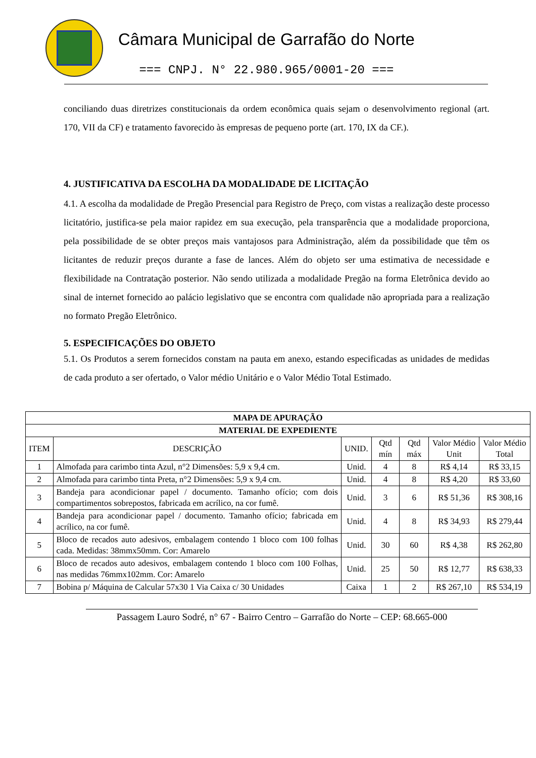Câmara Municipal de Garrafão do Norte
=== CNPJ. N° 22.980.965/0001-20 ===
conciliando duas diretrizes constitucionais da ordem econômica quais sejam o desenvolvimento regional (art. 170, VII da CF) e tratamento favorecido às empresas de pequeno porte (art. 170, IX da CF.).
4. JUSTIFICATIVA DA ESCOLHA DA MODALIDADE DE LICITAÇÃO
4.1. A escolha da modalidade de Pregão Presencial para Registro de Preço, com vistas a realização deste processo licitatório, justifica-se pela maior rapidez em sua execução, pela transparência que a modalidade proporciona, pela possibilidade de se obter preços mais vantajosos para Administração, além da possibilidade que têm os licitantes de reduzir preços durante a fase de lances. Além do objeto ser uma estimativa de necessidade e flexibilidade na Contratação posterior. Não sendo utilizada a modalidade Pregão na forma Eletrônica devido ao sinal de internet fornecido ao palácio legislativo que se encontra com qualidade não apropriada para a realização no formato Pregão Eletrônico.
5. ESPECIFICAÇÕES DO OBJETO
5.1. Os Produtos a serem fornecidos constam na pauta em anexo, estando especificadas as unidades de medidas de cada produto a ser ofertado, o Valor médio Unitário e o Valor Médio Total Estimado.
| MAPA DE APURAÇÃO | | | | | | |
| --- | --- | --- | --- | --- | --- | --- |
| MATERIAL DE EXPEDIENTE | | | | | | |
| ITEM | DESCRIÇÃO | UNID. | Qtd mín | Qtd máx | Valor Médio Unit | Valor Médio Total |
| 1 | Almofada para carimbo tinta Azul, n°2 Dimensões: 5,9 x 9,4 cm. | Unid. | 4 | 8 | R$ 4,14 | R$ 33,15 |
| 2 | Almofada para carimbo tinta Preta, n°2 Dimensões: 5,9 x 9,4 cm. | Unid. | 4 | 8 | R$ 4,20 | R$ 33,60 |
| 3 | Bandeja para acondicionar papel / documento. Tamanho ofício; com dois compartimentos sobrepostos, fabricada em acrílico, na cor fumê. | Unid. | 3 | 6 | R$ 51,36 | R$ 308,16 |
| 4 | Bandeja para acondicionar papel / documento. Tamanho ofício; fabricada em acrílico, na cor fumê. | Unid. | 4 | 8 | R$ 34,93 | R$ 279,44 |
| 5 | Bloco de recados auto adesivos, embalagem contendo 1 bloco com 100 folhas cada. Medidas: 38mmx50mm. Cor: Amarelo | Unid. | 30 | 60 | R$ 4,38 | R$ 262,80 |
| 6 | Bloco de recados auto adesivos, embalagem contendo 1 bloco com 100 Folhas, nas medidas 76mmx102mm. Cor: Amarelo | Unid. | 25 | 50 | R$ 12,77 | R$ 638,33 |
| 7 | Bobina p/ Máquina de Calcular 57x30 1 Via Caixa c/ 30 Unidades | Caixa | 1 | 2 | R$ 267,10 | R$ 534,19 |
Passagem Lauro Sodré, n° 67 - Bairro Centro – Garrafão do Norte – CEP: 68.665-000